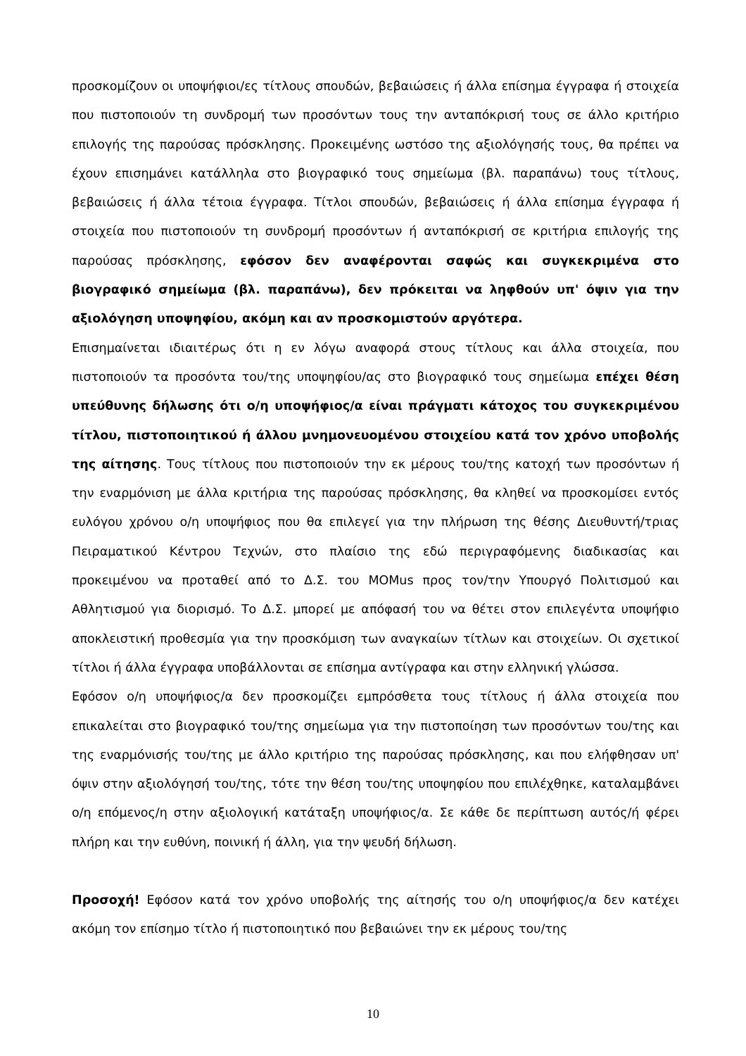προσκομίζουν οι υποψήφιοι/ες τίτλους σπουδών, βεβαιώσεις ή άλλα επίσημα έγγραφα ή στοιχεία που πιστοποιούν τη συνδρομή των προσόντων τους την ανταπόκρισή τους σε άλλο κριτήριο επιλογής της παρούσας πρόσκλησης. Προκειμένης ωστόσο της αξιολόγησής τους, θα πρέπει να έχουν επισημάνει κατάλληλα στο βιογραφικό τους σημείωμα (βλ. παραπάνω) τους τίτλους, βεβαιώσεις ή άλλα τέτοια έγγραφα. Τίτλοι σπουδών, βεβαιώσεις ή άλλα επίσημα έγγραφα ή στοιχεία που πιστοποιούν τη συνδρομή προσόντων ή ανταπόκρισή σε κριτήρια επιλογής της παρούσας πρόσκλησης, εφόσον δεν αναφέρονται σαφώς και συγκεκριμένα στο βιογραφικό σημείωμα (βλ. παραπάνω), δεν πρόκειται να ληφθούν υπ' όψιν για την αξιολόγηση υποψηφίου, ακόμη και αν προσκομιστούν αργότερα.
Επισημαίνεται ιδιαιτέρως ότι η εν λόγω αναφορά στους τίτλους και άλλα στοιχεία, που πιστοποιούν τα προσόντα του/της υποψηφίου/ας στο βιογραφικό τους σημείωμα επέχει θέση υπεύθυνης δήλωσης ότι ο/η υποψήφιος/α είναι πράγματι κάτοχος του συγκεκριμένου τίτλου, πιστοποιητικού ή άλλου μνημονευομένου στοιχείου κατά τον χρόνο υποβολής της αίτησης. Τους τίτλους που πιστοποιούν την εκ μέρους του/της κατοχή των προσόντων ή την εναρμόνιση με άλλα κριτήρια της παρούσας πρόσκλησης, θα κληθεί να προσκομίσει εντός ευλόγου χρόνου ο/η υποψήφιος που θα επιλεγεί για την πλήρωση της θέσης Διευθυντή/τριας Πειραματικού Κέντρου Τεχνών, στο πλαίσιο της εδώ περιγραφόμενης διαδικασίας και προκειμένου να προταθεί από το Δ.Σ. του MOMus προς τον/την Υπουργό Πολιτισμού και Αθλητισμού για διορισμό. Το Δ.Σ. μπορεί με απόφασή του να θέτει στον επιλεγέντα υποψήφιο αποκλειστική προθεσμία για την προσκόμιση των αναγκαίων τίτλων και στοιχείων. Οι σχετικοί τίτλοι ή άλλα έγγραφα υποβάλλονται σε επίσημα αντίγραφα και στην ελληνική γλώσσα.
Εφόσον ο/η υποψήφιος/α δεν προσκομίζει εμπρόσθετα τους τίτλους ή άλλα στοιχεία που επικαλείται στο βιογραφικό του/της σημείωμα για την πιστοποίηση των προσόντων του/της και της εναρμόνισής του/της με άλλο κριτήριο της παρούσας πρόσκλησης, και που ελήφθησαν υπ' όψιν στην αξιολόγησή του/της, τότε την θέση του/της υποψηφίου που επιλέχθηκε, καταλαμβάνει ο/η επόμενος/η στην αξιολογική κατάταξη υποψήφιος/α. Σε κάθε δε περίπτωση αυτός/ή φέρει πλήρη και την ευθύνη, ποινική ή άλλη, για την ψευδή δήλωση.
Προσοχή! Εφόσον κατά τον χρόνο υποβολής της αίτησής του ο/η υποψήφιος/α δεν κατέχει ακόμη τον επίσημο τίτλο ή πιστοποιητικό που βεβαιώνει την εκ μέρους του/της
10